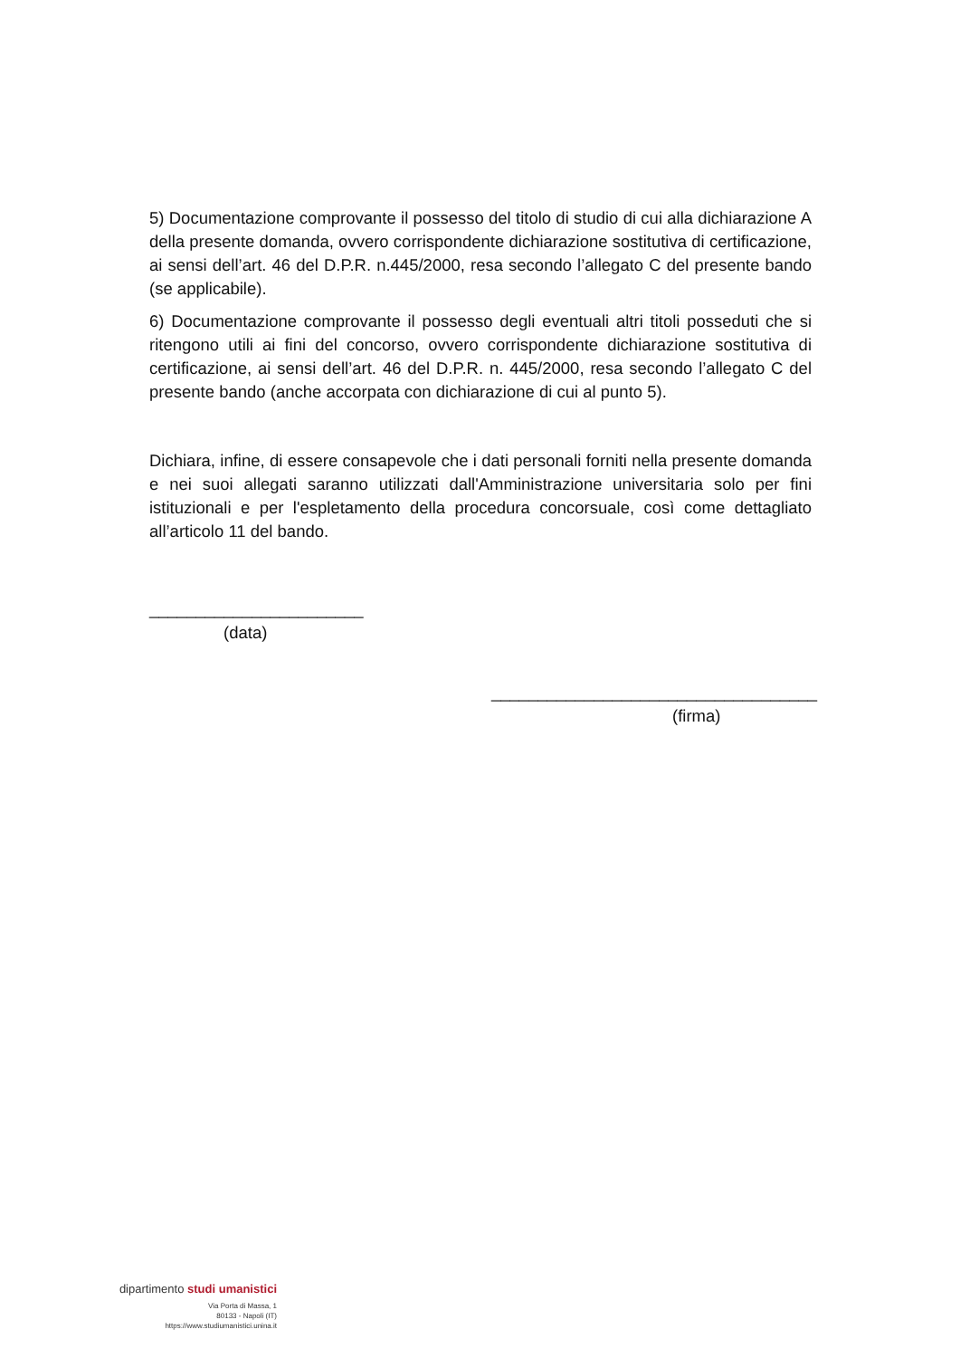5) Documentazione comprovante il possesso del titolo di studio di cui alla dichiarazione A della presente domanda, ovvero corrispondente dichiarazione sostitutiva di certificazione, ai sensi dell’art. 46 del D.P.R. n.445/2000, resa secondo l’allegato C del presente bando (se applicabile).
6) Documentazione comprovante il possesso degli eventuali altri titoli posseduti che si ritengono utili ai fini del concorso, ovvero corrispondente dichiarazione sostitutiva di certificazione, ai sensi dell’art. 46 del D.P.R. n. 445/2000, resa secondo l’allegato C del presente bando (anche accorpata con dichiarazione di cui al punto 5).
Dichiara, infine, di essere consapevole che i dati personali forniti nella presente domanda e nei suoi allegati saranno utilizzati dall'Amministrazione universitaria solo per fini istituzionali e per l'espletamento della procedura concorsuale, così come dettagliato all’articolo 11 del bando.
_______________________
(data)
___________________________________
(firma)
dipartimento studi umanistici
Via Porta di Massa, 1
80133 - Napoli (IT)
https://www.studiumanistici.unina.it